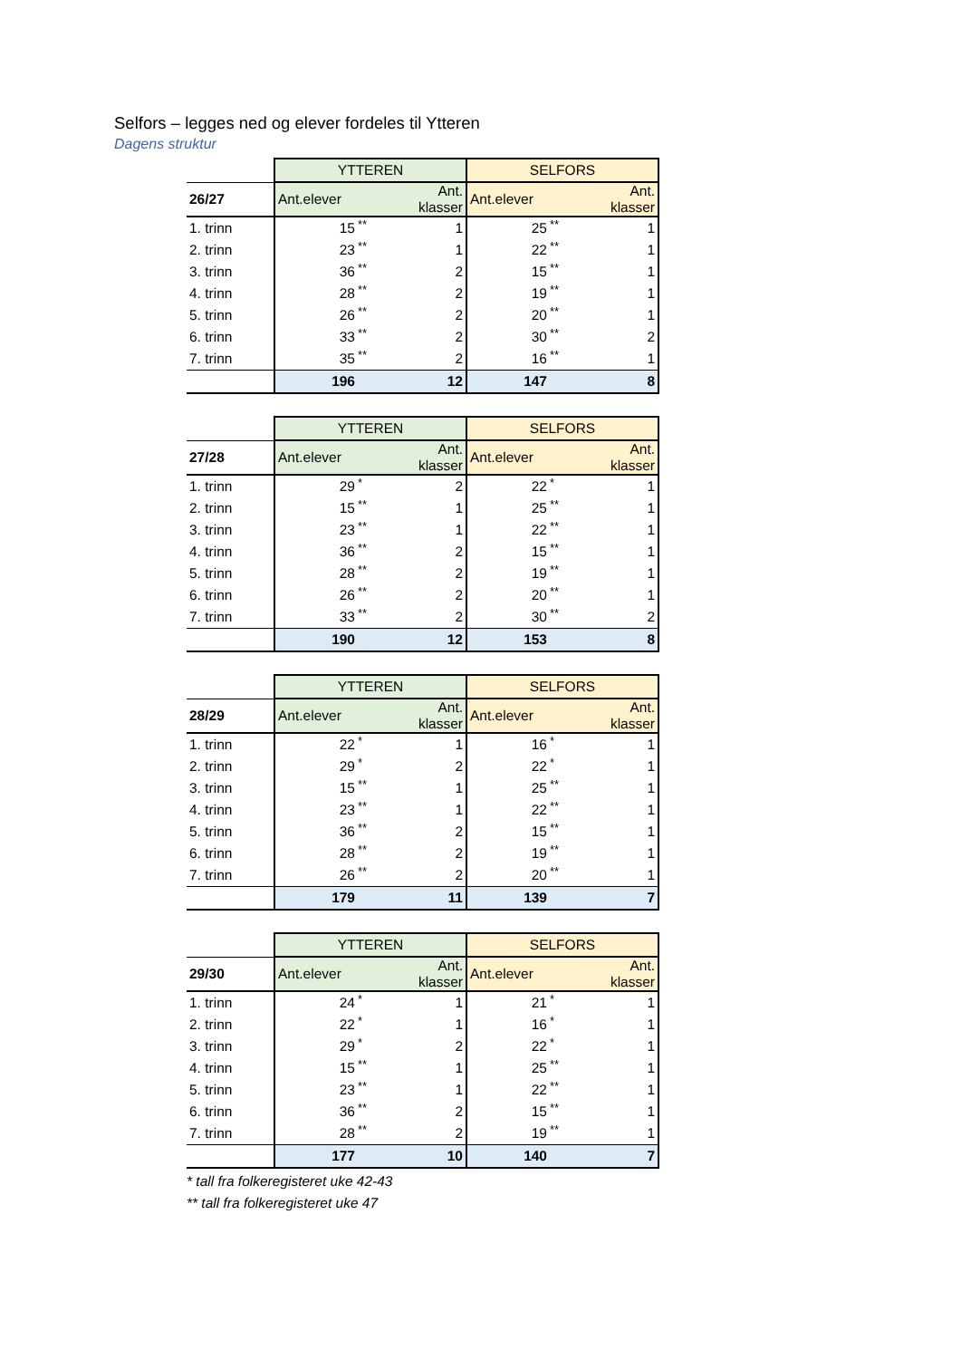Selfors – legges ned og elever fordeles til Ytteren
Dagens struktur
| | YTTEREN | | | SELFORS | | |
| --- | --- | --- | --- | --- | --- | --- |
| 26/27 | Ant.elever | | Ant. klasser | Ant.elever | | Ant. klasser |
| 1. trinn | 15 | ** | 1 | 25 | ** | 1 |
| 2. trinn | 23 | ** | 1 | 22 | ** | 1 |
| 3. trinn | 36 | ** | 2 | 15 | ** | 1 |
| 4. trinn | 28 | ** | 2 | 19 | ** | 1 |
| 5. trinn | 26 | ** | 2 | 20 | ** | 1 |
| 6. trinn | 33 | ** | 2 | 30 | ** | 2 |
| 7. trinn | 35 | ** | 2 | 16 | ** | 1 |
| | 196 | | 12 | 147 | | 8 |
| | YTTEREN | | | SELFORS | | |
| --- | --- | --- | --- | --- | --- | --- |
| 27/28 | Ant.elever | | Ant. klasser | Ant.elever | | Ant. klasser |
| 1. trinn | 29 | * | 2 | 22 | * | 1 |
| 2. trinn | 15 | ** | 1 | 25 | ** | 1 |
| 3. trinn | 23 | ** | 1 | 22 | ** | 1 |
| 4. trinn | 36 | ** | 2 | 15 | ** | 1 |
| 5. trinn | 28 | ** | 2 | 19 | ** | 1 |
| 6. trinn | 26 | ** | 2 | 20 | ** | 1 |
| 7. trinn | 33 | ** | 2 | 30 | ** | 2 |
| | 190 | | 12 | 153 | | 8 |
| | YTTEREN | | | SELFORS | | |
| --- | --- | --- | --- | --- | --- | --- |
| 28/29 | Ant.elever | | Ant. klasser | Ant.elever | | Ant. klasser |
| 1. trinn | 22 | * | 1 | 16 | * | 1 |
| 2. trinn | 29 | * | 2 | 22 | * | 1 |
| 3. trinn | 15 | ** | 1 | 25 | ** | 1 |
| 4. trinn | 23 | ** | 1 | 22 | ** | 1 |
| 5. trinn | 36 | ** | 2 | 15 | ** | 1 |
| 6. trinn | 28 | ** | 2 | 19 | ** | 1 |
| 7. trinn | 26 | ** | 2 | 20 | ** | 1 |
| | 179 | | 11 | 139 | | 7 |
| | YTTEREN | | | SELFORS | | |
| --- | --- | --- | --- | --- | --- | --- |
| 29/30 | Ant.elever | | Ant. klasser | Ant.elever | | Ant. klasser |
| 1. trinn | 24 | * | 1 | 21 | * | 1 |
| 2. trinn | 22 | * | 1 | 16 | * | 1 |
| 3. trinn | 29 | * | 2 | 22 | * | 1 |
| 4. trinn | 15 | ** | 1 | 25 | ** | 1 |
| 5. trinn | 23 | ** | 1 | 22 | ** | 1 |
| 6. trinn | 36 | ** | 2 | 15 | ** | 1 |
| 7. trinn | 28 | ** | 2 | 19 | ** | 1 |
| | 177 | | 10 | 140 | | 7 |
* tall fra folkeregisteret uke 42-43
** tall fra folkeregisteret uke 47